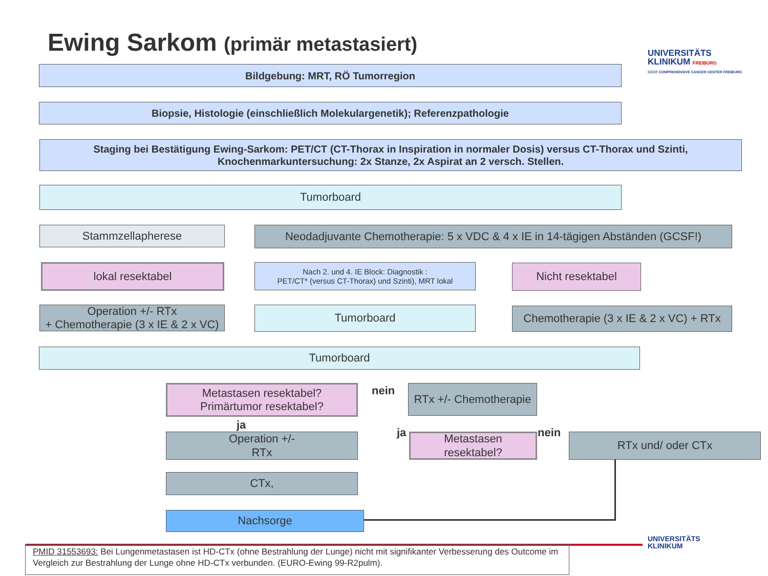Ewing Sarkom (primär metastasiert)
UNIVERSITÄTS
KLINIKUM FREIBURG
CCCF COMPREHENSIVE CANCER CENTER FREIBURG
Bildgebung: MRT, RÖ Tumorregion
Biopsie, Histologie (einschließlich Molekulargenetik); Referenzpathologie
Staging bei Bestätigung Ewing-Sarkom: PET/CT (CT-Thorax in Inspiration in normaler Dosis) versus CT-Thorax und Szinti,
Knochenmarkuntersuchung: 2x Stanze, 2x Aspirat an 2 versch. Stellen.
Tumorboard
Stammzellapherese
Neodadjuvante Chemotherapie: 5 x VDC & 4 x IE in 14-tägigen Abständen (GCSF!)
lokal resektabel
Nach 2. und 4. IE Block: Diagnostik :
PET/CT* (versus CT-Thorax) und Szinti), MRT lokal
Nicht resektabel
Operation +/- RTx
+ Chemotherapie (3 x IE & 2 x VC)
Tumorboard
Chemotherapie (3 x IE & 2 x VC) + RTx
Tumorboard
Metastasen resektabel?
Primärtumor resektabel?
nein
RTx +/- Chemotherapie
ja
ja nein
Operation +/-
RTx
Metastasen
resektabel?
RTx und/ oder CTx
CTx,
Nachsorge
UNIVERSITÄTS
KLINIKUM
PMID 31553693: Bei Lungenmetastasen ist HD-CTx (ohne Bestrahlung der Lunge) nicht mit signifikanter Verbesserung des Outcome im Vergleich zur Bestrahlung der Lunge ohne HD-CTx verbunden. (EURO-Ewing 99-R2pulm).